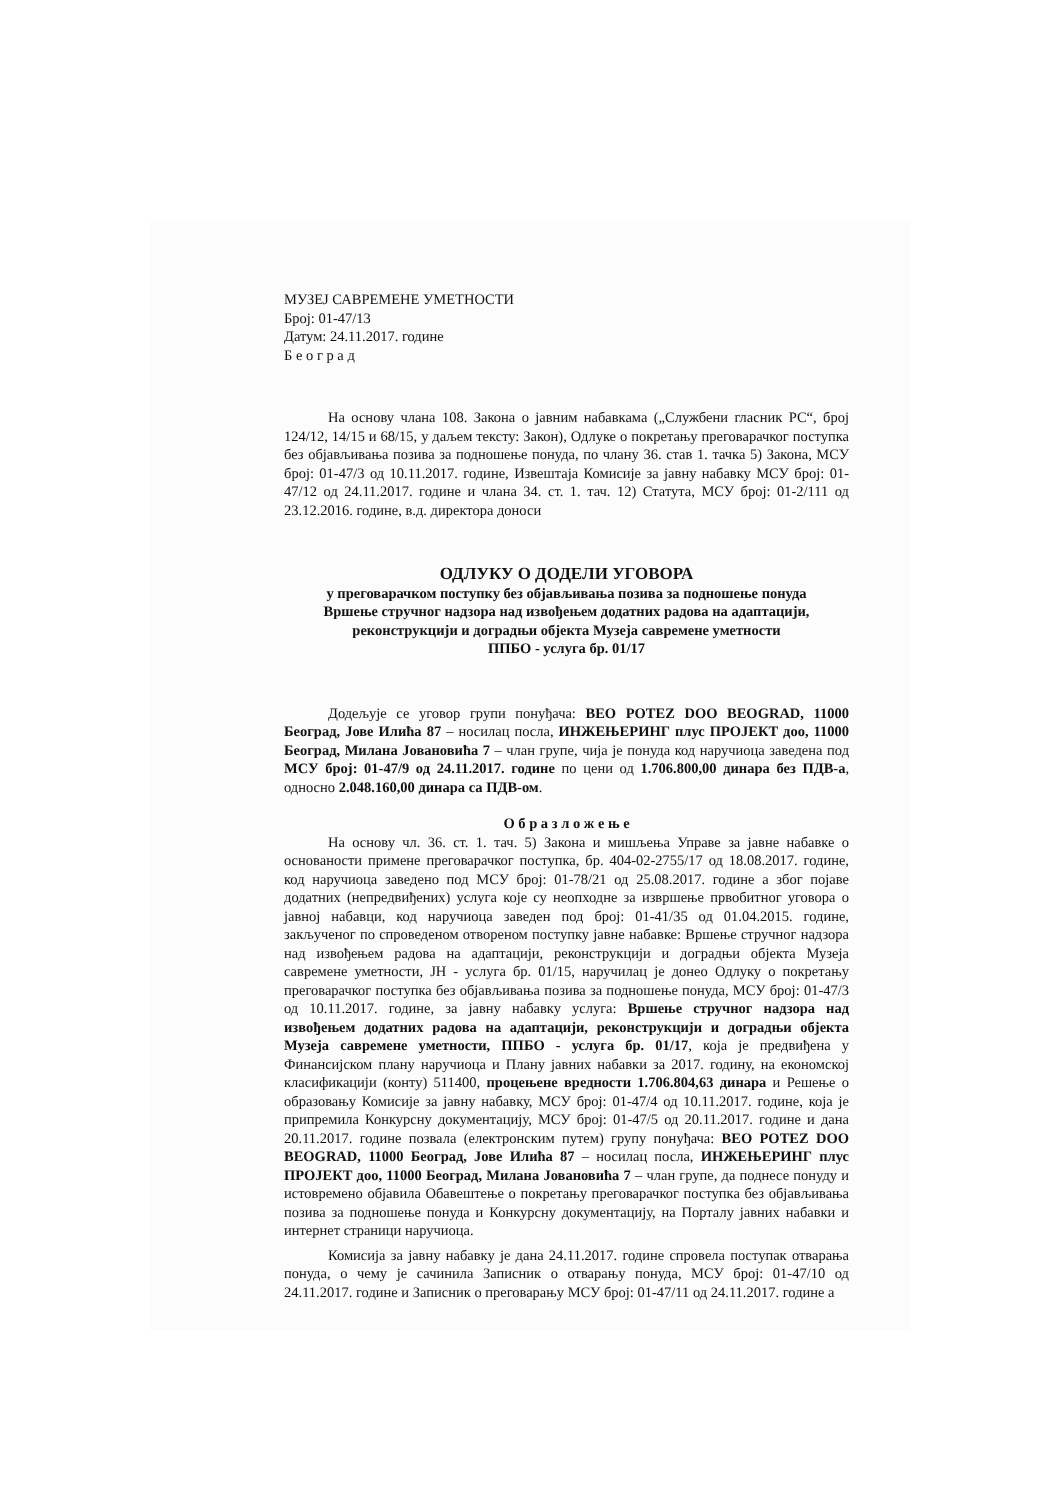МУЗЕЈ САВРЕМЕНЕ УМЕТНОСТИ
Број: 01-47/13
Датум: 24.11.2017. године
Б е о г р а д
На основу члана 108. Закона о јавним набавкама („Службени гласник РС“, број 124/12, 14/15 и 68/15, у даљем тексту: Закон), Одлуке о покретању преговарачког поступка без објављивања позива за подношење понуда, по члану 36. став 1. тачка 5) Закона, МСУ број: 01-47/3 од 10.11.2017. године, Извештаја Комисије за јавну набавку МСУ број: 01-47/12 од 24.11.2017. године и члана 34. ст. 1. тач. 12) Статута, МСУ број: 01-2/111 од 23.12.2016. године, в.д. директора доноси
ОДЛУКУ О ДОДЕЛИ УГОВОРА
у преговарачком поступку без објављивања позива за подношење понуда
Вршење стручног надзора над извођењем додатних радова на адаптацији,
реконструкцији и доградњи објекта Музеја савремене уметности
ППБО - услуга бр. 01/17
Додељује се уговор групи понуђача: BEO POTEZ DOO BEOGRAD, 11000 Београд, Јове Илића 87 – носилац посла, ИНЖЕЊЕРИНГ плус ПРОЈЕКТ доо, 11000 Београд, Милана Јовановића 7 – члан групе, чија је понуда код наручиоца заведена под МСУ број: 01-47/9 од 24.11.2017. године по цени од 1.706.800,00 динара без ПДВ-а, односно 2.048.160,00 динара са ПДВ-ом.
О б р а з л о ж е њ е
На основу чл. 36. ст. 1. тач. 5) Закона и мишљења Управе за јавне набавке о основаности примене преговарачког поступка, бр. 404-02-2755/17 од 18.08.2017. године, код наручиоца заведено под МСУ број: 01-78/21 од 25.08.2017. године а због појаве додатних (непредвиђених) услуга које су неопходне за извршење првобитног уговора о јавној набавци, код наручиоца заведен под број: 01-41/35 од 01.04.2015. године, закљученог по спроведеном отвореном поступку јавне набавке: Вршење стручног надзора над извођењем радова на адаптацији, реконструкцији и доградњи објекта Музеја савремене уметности, ЈН - услуга бр. 01/15, наручилац је донео Одлуку о покретању преговарачког поступка без објављивања позива за подношење понуда, МСУ број: 01-47/3 од 10.11.2017. године, за јавну набавку услуга: Вршење стручног надзора над извођењем додатних радова на адаптацији, реконструкцији и доградњи објекта Музеја савремене уметности, ППБО - услуга бр. 01/17, која је предвиђена у Финансијском плану наручиоца и Плану јавних набавки за 2017. годину, на економској класификацији (конту) 511400, процењене вредности 1.706.804,63 динара и Решење о образовању Комисије за јавну набавку, МСУ број: 01-47/4 од 10.11.2017. године, која је припремила Конкурсну документацију, МСУ број: 01-47/5 од 20.11.2017. године и дана 20.11.2017. године позвала (електронским путем) групу понуђача: BEO POTEZ DOO BEOGRAD, 11000 Београд, Јове Илића 87 – носилац посла, ИНЖЕЊЕРИНГ плус ПРОЈЕКТ доо, 11000 Београд, Милана Јовановића 7 – члан групе, да поднесе понуду и истовремено објавила Обавештење о покретању преговарачког поступка без објављивања позива за подношење понуда и Конкурсну документацију, на Порталу јавних набавки и интернет страници наручиоца.
Комисија за јавну набавку је дана 24.11.2017. године спровела поступак отварања понуда, о чему је сачинила Записник о отварању понуда, МСУ број: 01-47/10 од 24.11.2017. године и Записник о преговарању МСУ број: 01-47/11 од 24.11.2017. године а